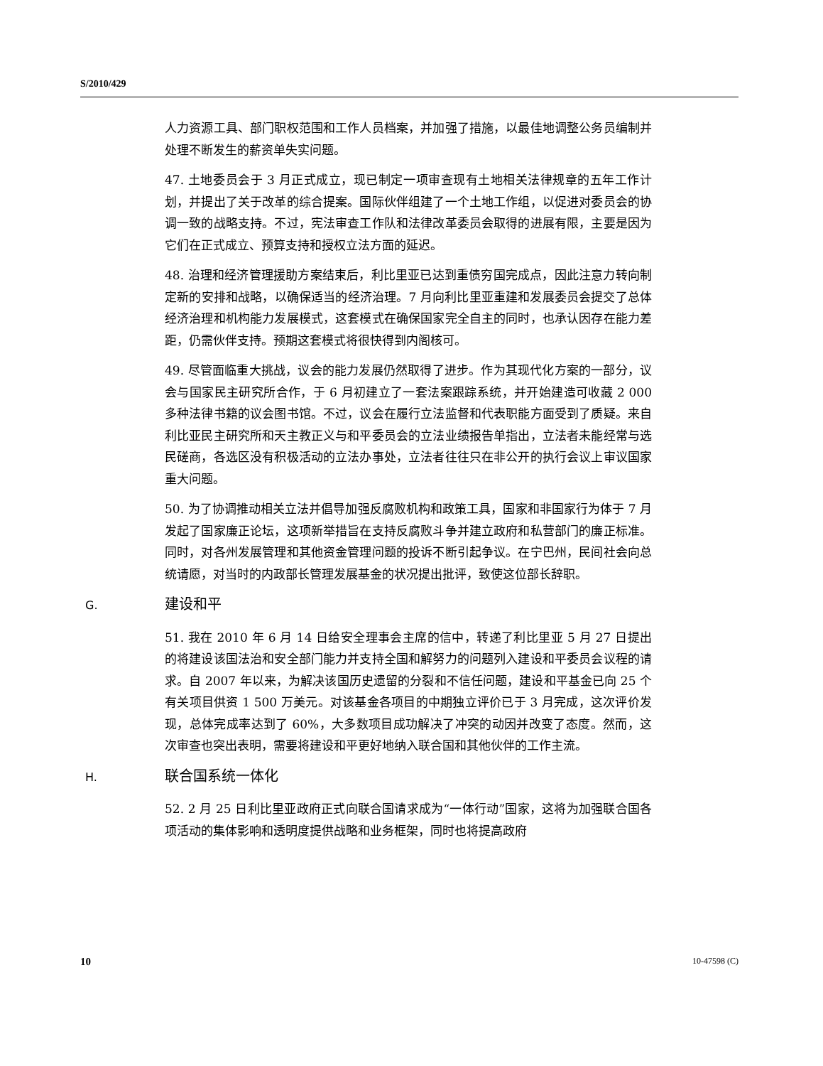S/2010/429
人力资源工具、部门职权范围和工作人员档案，并加强了措施，以最佳地调整公务员编制并处理不断发生的薪资单失实问题。
47. 土地委员会于 3 月正式成立，现已制定一项审查现有土地相关法律规章的五年工作计划，并提出了关于改革的综合提案。国际伙伴组建了一个土地工作组，以促进对委员会的协调一致的战略支持。不过，宪法审查工作队和法律改革委员会取得的进展有限，主要是因为它们在正式成立、预算支持和授权立法方面的延迟。
48. 治理和经济管理援助方案结束后，利比里亚已达到重债穷国完成点，因此注意力转向制定新的安排和战略，以确保适当的经济治理。7 月向利比里亚重建和发展委员会提交了总体经济治理和机构能力发展模式，这套模式在确保国家完全自主的同时，也承认因存在能力差距，仍需伙伴支持。预期这套模式将很快得到内阁核可。
49. 尽管面临重大挑战，议会的能力发展仍然取得了进步。作为其现代化方案的一部分，议会与国家民主研究所合作，于 6 月初建立了一套法案跟踪系统，并开始建造可收藏 2 000 多种法律书籍的议会图书馆。不过，议会在履行立法监督和代表职能方面受到了质疑。来自利比亚民主研究所和天主教正义与和平委员会的立法业绩报告单指出，立法者未能经常与选民磋商，各选区没有积极活动的立法办事处，立法者往往只在非公开的执行会议上审议国家重大问题。
50. 为了协调推动相关立法并倡导加强反腐败机构和政策工具，国家和非国家行为体于 7 月发起了国家廉正论坛，这项新举措旨在支持反腐败斗争并建立政府和私营部门的廉正标准。同时，对各州发展管理和其他资金管理问题的投诉不断引起争议。在宁巴州，民间社会向总统请愿，对当时的内政部长管理发展基金的状况提出批评，致使这位部长辞职。
G. 建设和平
51. 我在 2010 年 6 月 14 日给安全理事会主席的信中，转递了利比里亚 5 月 27 日提出的将建设该国法治和安全部门能力并支持全国和解努力的问题列入建设和平委员会议程的请求。自 2007 年以来，为解决该国历史遗留的分裂和不信任问题，建设和平基金已向 25 个有关项目供资 1 500 万美元。对该基金各项目的中期独立评价已于 3 月完成，这次评价发现，总体完成率达到了 60%，大多数项目成功解决了冲突的动因并改变了态度。然而，这次审查也突出表明，需要将建设和平更好地纳入联合国和其他伙伴的工作主流。
H. 联合国系统一体化
52. 2 月 25 日利比里亚政府正式向联合国请求成为“一体行动”国家，这将为加强联合国各项活动的集体影响和透明度提供战略和业务框架，同时也将提高政府
10 10-47598 (C)